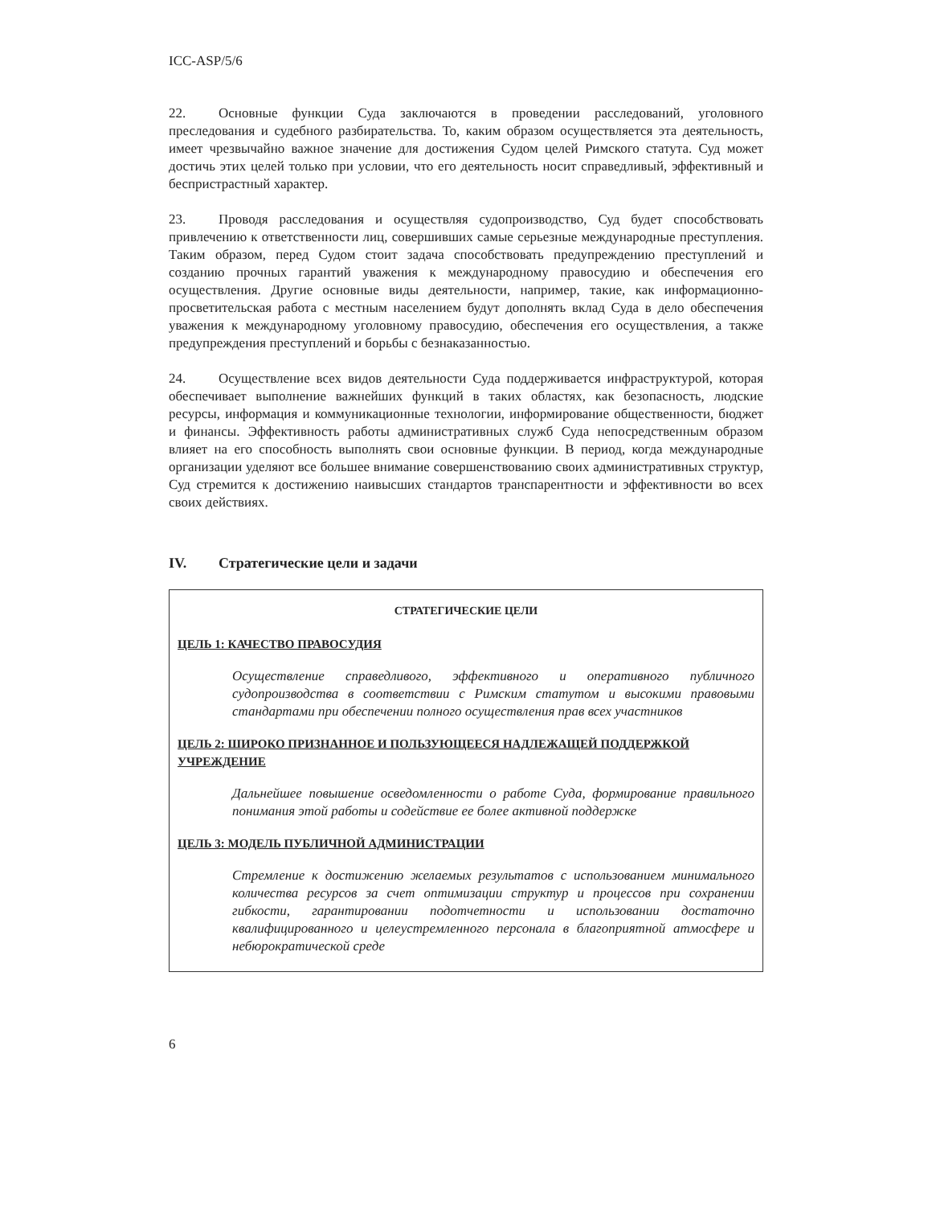ICC-ASP/5/6
22. Основные функции Суда заключаются в проведении расследований, уголовного преследования и судебного разбирательства. То, каким образом осуществляется эта деятельность, имеет чрезвычайно важное значение для достижения Судом целей Римского статута. Суд может достичь этих целей только при условии, что его деятельность носит справедливый, эффективный и беспристрастный характер.
23. Проводя расследования и осуществляя судопроизводство, Суд будет способствовать привлечению к ответственности лиц, совершивших самые серьезные международные преступления. Таким образом, перед Судом стоит задача способствовать предупреждению преступлений и созданию прочных гарантий уважения к международному правосудию и обеспечения его осуществления. Другие основные виды деятельности, например, такие, как информационно-просветительская работа с местным населением будут дополнять вклад Суда в дело обеспечения уважения к международному уголовному правосудию, обеспечения его осуществления, а также предупреждения преступлений и борьбы с безнаказанностью.
24. Осуществление всех видов деятельности Суда поддерживается инфраструктурой, которая обеспечивает выполнение важнейших функций в таких областях, как безопасность, людские ресурсы, информация и коммуникационные технологии, информирование общественности, бюджет и финансы. Эффективность работы административных служб Суда непосредственным образом влияет на его способность выполнять свои основные функции. В период, когда международные организации уделяют все большее внимание совершенствованию своих административных структур, Суд стремится к достижению наивысших стандартов транспарентности и эффективности во всех своих действиях.
IV. Стратегические цели и задачи
СТРАТЕГИЧЕСКИЕ ЦЕЛИ
ЦЕЛЬ 1: КАЧЕСТВО ПРАВОСУДИЯ
Осуществление справедливого, эффективного и оперативного публичного судопроизводства в соответствии с Римским статутом и высокими правовыми стандартами при обеспечении полного осуществления прав всех участников
ЦЕЛЬ 2: ШИРОКО ПРИЗНАННОЕ И ПОЛЬЗУЮЩЕЕСЯ НАДЛЕЖАЩЕЙ ПОДДЕРЖКОЙ УЧРЕЖДЕНИЕ
Дальнейшее повышение осведомленности о работе Суда, формирование правильного понимания этой работы и содействие ее более активной поддержке
ЦЕЛЬ 3: МОДЕЛЬ ПУБЛИЧНОЙ АДМИНИСТРАЦИИ
Стремление к достижению желаемых результатов с использованием минимального количества ресурсов за счет оптимизации структур и процессов при сохранении гибкости, гарантировании подотчетности и использовании достаточно квалифицированного и целеустремленного персонала в благоприятной атмосфере и небюрократической среде
6